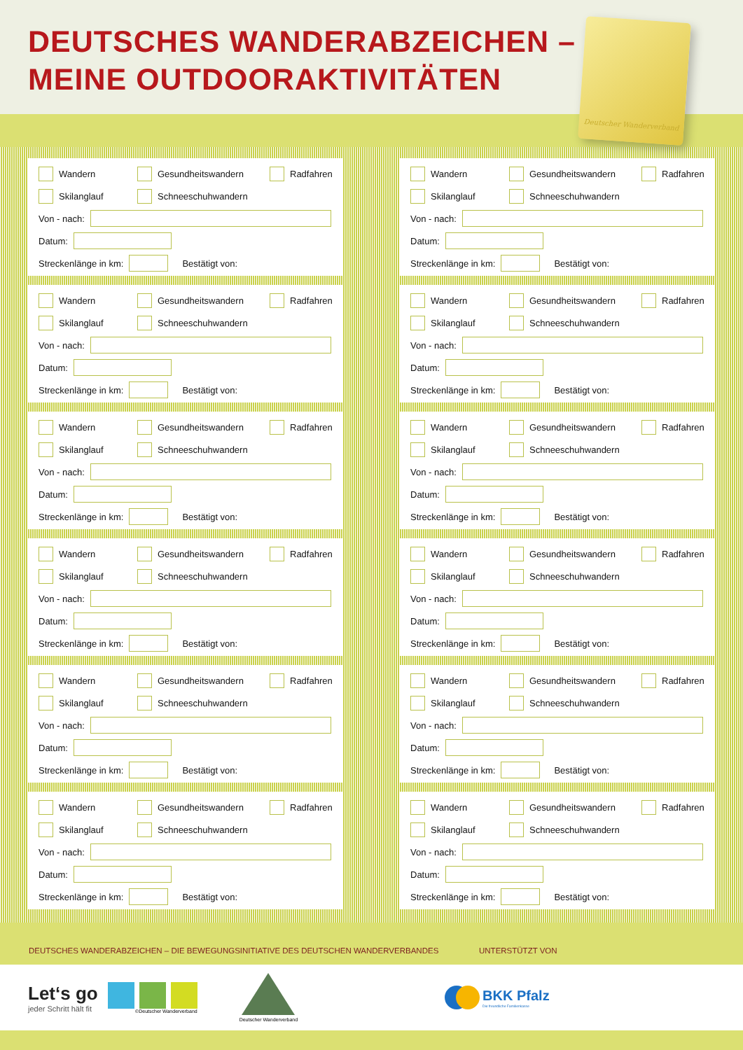DEUTSCHES WANDERABZEICHEN –
MEINE OUTDOORAKTIVITÄTEN
Deutscher Wanderverband
Wandern Gesundheitswandern Radfahren
Skilanglauf Schneeschuhwandern
Von - nach:
Datum:
Streckenlänge in km: Bestätigt von:
Wandern Gesundheitswandern Radfahren
Skilanglauf Schneeschuhwandern
Von - nach:
Datum:
Streckenlänge in km: Bestätigt von:
Wandern Gesundheitswandern Radfahren
Skilanglauf Schneeschuhwandern
Von - nach:
Datum:
Streckenlänge in km: Bestätigt von:
Wandern Gesundheitswandern Radfahren
Skilanglauf Schneeschuhwandern
Von - nach:
Datum:
Streckenlänge in km: Bestätigt von:
Wandern Gesundheitswandern Radfahren
Skilanglauf Schneeschuhwandern
Von - nach:
Datum:
Streckenlänge in km: Bestätigt von:
Wandern Gesundheitswandern Radfahren
Skilanglauf Schneeschuhwandern
Von - nach:
Datum:
Streckenlänge in km: Bestätigt von:
Wandern Gesundheitswandern Radfahren
Skilanglauf Schneeschuhwandern
Von - nach:
Datum:
Streckenlänge in km: Bestätigt von:
Wandern Gesundheitswandern Radfahren
Skilanglauf Schneeschuhwandern
Von - nach:
Datum:
Streckenlänge in km: Bestätigt von:
Wandern Gesundheitswandern Radfahren
Skilanglauf Schneeschuhwandern
Von - nach:
Datum:
Streckenlänge in km: Bestätigt von:
Wandern Gesundheitswandern Radfahren
Skilanglauf Schneeschuhwandern
Von - nach:
Datum:
Streckenlänge in km: Bestätigt von:
Wandern Gesundheitswandern Radfahren
Skilanglauf Schneeschuhwandern
Von - nach:
Datum:
Streckenlänge in km: Bestätigt von:
Wandern Gesundheitswandern Radfahren
Skilanglauf Schneeschuhwandern
Von - nach:
Datum:
Streckenlänge in km: Bestätigt von:
DEUTSCHES WANDERABZEICHEN – DIE BEWEGUNGSINITIATIVE DES DEUTSCHEN WANDERVERBANDES UNTERSTÜTZT VON
Let‘s go
jeder Schritt hält fit
©Deutscher Wanderverband
Deutscher Wanderverband
BKK Pfalz
Die freundliche Familienkasse